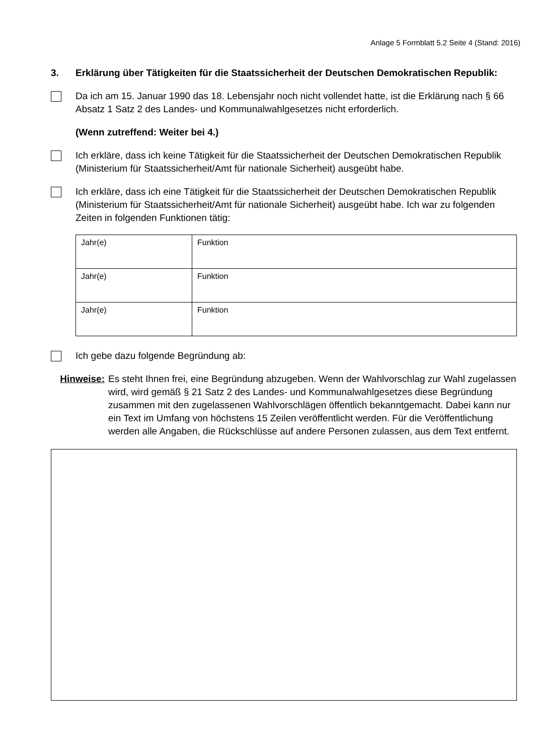Anlage 5 Formblatt 5.2 Seite 4 (Stand: 2016)
3. Erklärung über Tätigkeiten für die Staatssicherheit der Deutschen Demokratischen Republik:
Da ich am 15. Januar 1990 das 18. Lebensjahr noch nicht vollendet hatte, ist die Erklärung nach § 66 Absatz 1 Satz 2 des Landes- und Kommunalwahlgesetzes nicht erforderlich.
(Wenn zutreffend: Weiter bei 4.)
Ich erkläre, dass ich keine Tätigkeit für die Staatssicherheit der Deutschen Demokratischen Republik (Ministerium für Staatssicherheit/Amt für nationale Sicherheit) ausgeübt habe.
Ich erkläre, dass ich eine Tätigkeit für die Staatssicherheit der Deutschen Demokratischen Republik (Ministerium für Staatssicherheit/Amt für nationale Sicherheit) ausgeübt habe. Ich war zu folgenden Zeiten in folgenden Funktionen tätig:
| Jahr(e) | Funktion |
| Jahr(e) | Funktion |
| Jahr(e) | Funktion |
Ich gebe dazu folgende Begründung ab:
Hinweise: Es steht Ihnen frei, eine Begründung abzugeben. Wenn der Wahlvorschlag zur Wahl zugelassen wird, wird gemäß § 21 Satz 2 des Landes- und Kommunalwahlgesetzes diese Begründung zusammen mit den zugelassenen Wahlvorschlägen öffentlich bekanntgemacht. Dabei kann nur ein Text im Umfang von höchstens 15 Zeilen veröffentlicht werden. Für die Veröffentlichung werden alle Angaben, die Rückschlüsse auf andere Personen zulassen, aus dem Text entfernt.